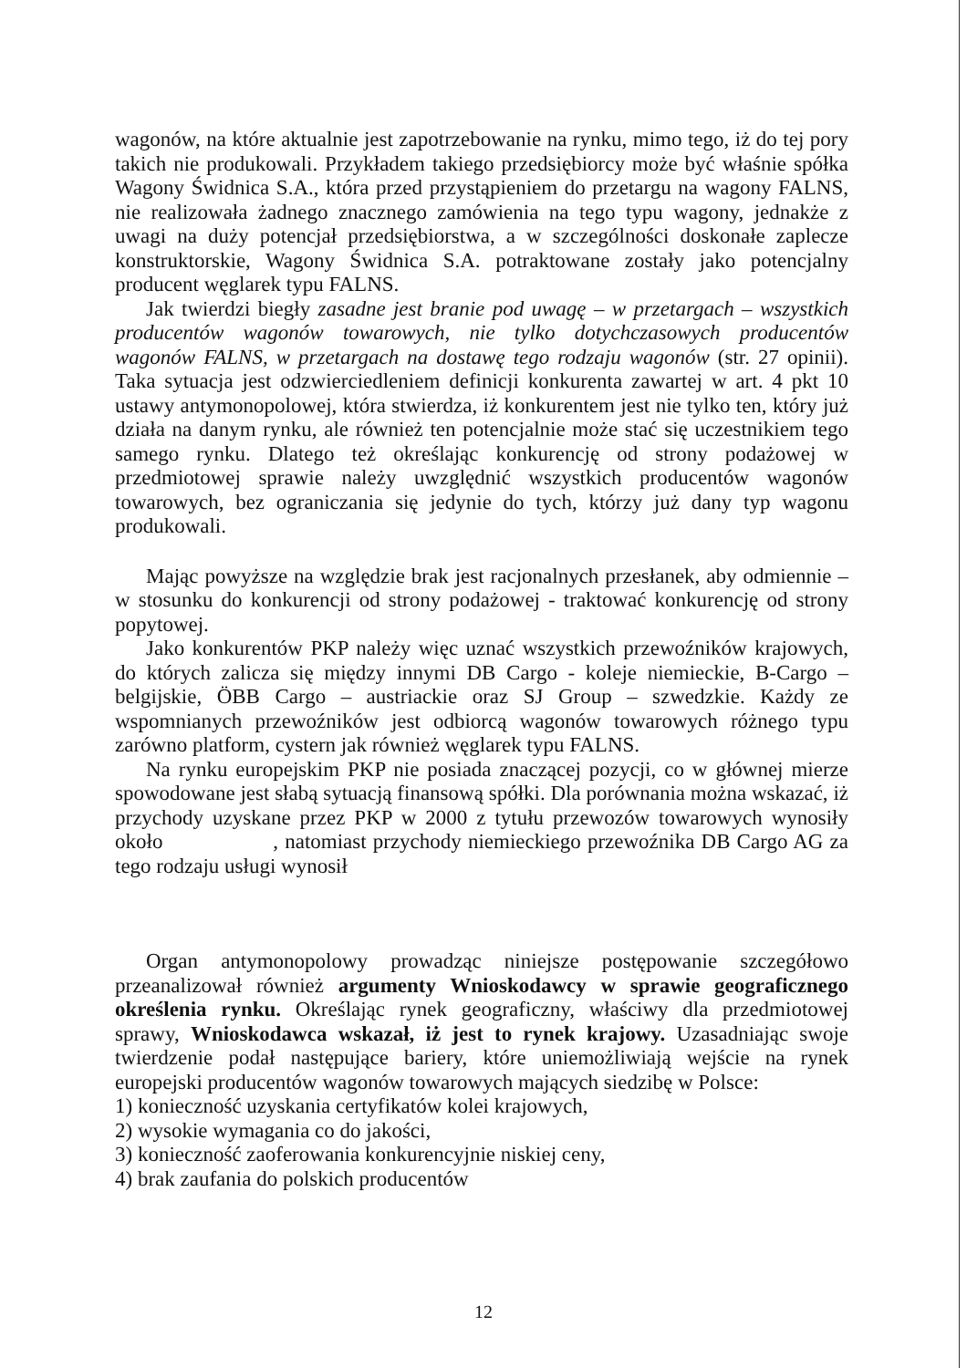wagonów, na które aktualnie jest zapotrzebowanie na rynku, mimo tego, iż do tej pory takich nie produkowali. Przykładem takiego przedsiębiorcy może być właśnie spółka Wagony Świdnica S.A., która przed przystąpieniem do przetargu na wagony FALNS, nie realizowała żadnego znacznego zamówienia na tego typu wagony, jednakże z uwagi na duży potencjał przedsiębiorstwa, a w szczególności doskonałe zaplecze konstruktorskie, Wagony Świdnica S.A. potraktowane zostały jako potencjalny producent węglarek typu FALNS.
Jak twierdzi biegły zasadne jest branie pod uwagę – w przetargach – wszystkich producentów wagonów towarowych, nie tylko dotychczasowych producentów wagonów FALNS, w przetargach na dostawę tego rodzaju wagonów (str. 27 opinii). Taka sytuacja jest odzwierciedleniem definicji konkurenta zawartej w art. 4 pkt 10 ustawy antymonopolowej, która stwierdza, iż konkurentem jest nie tylko ten, który już działa na danym rynku, ale również ten potencjalnie może stać się uczestnikiem tego samego rynku. Dlatego też określając konkurencję od strony podażowej w przedmiotowej sprawie należy uwzględnić wszystkich producentów wagonów towarowych, bez ograniczania się jedynie do tych, którzy już dany typ wagonu produkowali.
Mając powyższe na względzie brak jest racjonalnych przesłanek, aby odmiennie – w stosunku do konkurencji od strony podażowej - traktować konkurencję od strony popytowej.
Jako konkurentów PKP należy więc uznać wszystkich przewoźników krajowych, do których zalicza się między innymi DB Cargo - koleje niemieckie, B-Cargo –belgijskie, ÖBB Cargo – austriackie oraz SJ Group – szwedzkie. Każdy ze wspomnianych przewoźników jest odbiorcą wagonów towarowych różnego typu zarówno platform, cystern jak również węglarek typu FALNS.
Na rynku europejskim PKP nie posiada znaczącej pozycji, co w głównej mierze spowodowane jest słabą sytuacją finansową spółki. Dla porównania można wskazać, iż przychody uzyskane przez PKP w 2000 z tytułu przewozów towarowych wynosiły około , natomiast przychody niemieckiego przewoźnika DB Cargo AG za tego rodzaju usługi wynosił
Organ antymonopolowy prowadząc niniejsze postępowanie szczegółowo przeanalizował również argumenty Wnioskodawcy w sprawie geograficznego określenia rynku. Określając rynek geograficzny, właściwy dla przedmiotowej sprawy, Wnioskodawca wskazał, iż jest to rynek krajowy. Uzasadniając swoje twierdzenie podał następujące bariery, które uniemożliwiają wejście na rynek europejski producentów wagonów towarowych mających siedzibę w Polsce:
1) konieczność uzyskania certyfikatów kolei krajowych,
2) wysokie wymagania co do jakości,
3) konieczność zaoferowania konkurencyjnie niskiej ceny,
4) brak zaufania do polskich producentów
12